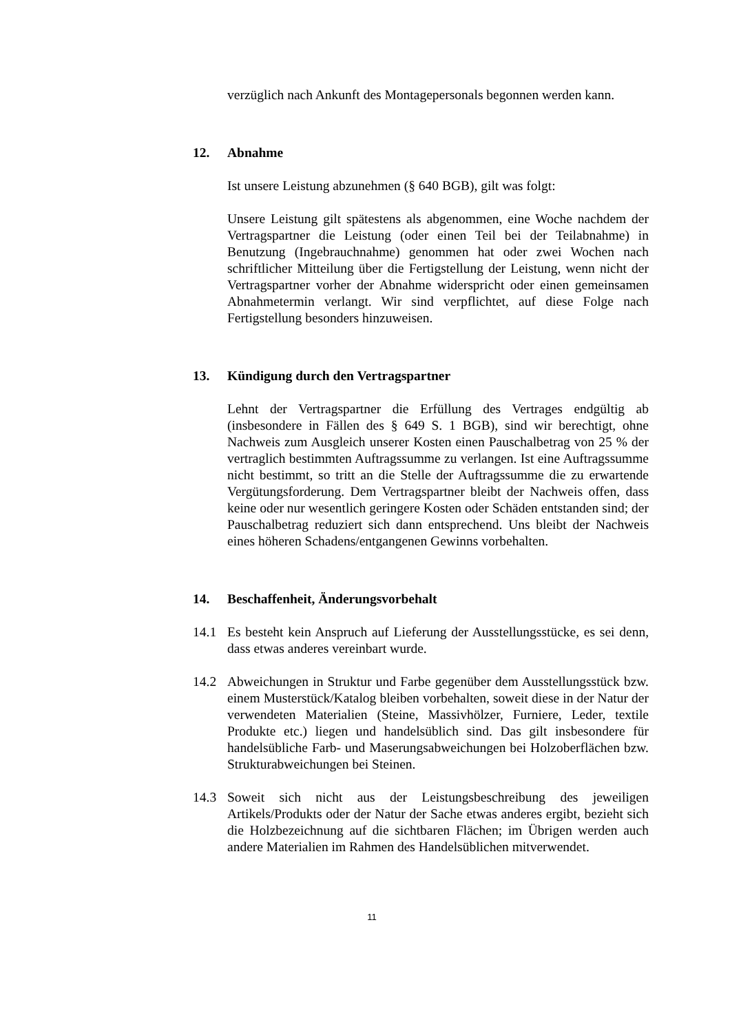verzüglich nach Ankunft des Montagepersonals begonnen werden kann.
12. Abnahme
Ist unsere Leistung abzunehmen (§ 640 BGB), gilt was folgt:
Unsere Leistung gilt spätestens als abgenommen, eine Woche nachdem der Vertragspartner die Leistung (oder einen Teil bei der Teilabnahme) in Benutzung (Ingebrauchnahme) genommen hat oder zwei Wochen nach schriftlicher Mitteilung über die Fertigstellung der Leistung, wenn nicht der Vertragspartner vorher der Abnahme widerspricht oder einen gemeinsamen Abnahmetermin verlangt. Wir sind verpflichtet, auf diese Folge nach Fertigstellung besonders hinzuweisen.
13. Kündigung durch den Vertragspartner
Lehnt der Vertragspartner die Erfüllung des Vertrages endgültig ab (insbesondere in Fällen des § 649 S. 1 BGB), sind wir berechtigt, ohne Nachweis zum Ausgleich unserer Kosten einen Pauschalbetrag von 25 % der vertraglich bestimmten Auftragssumme zu verlangen. Ist eine Auftragssumme nicht bestimmt, so tritt an die Stelle der Auftragssumme die zu erwartende Vergütungsforderung. Dem Vertragspartner bleibt der Nachweis offen, dass keine oder nur wesentlich geringere Kosten oder Schäden entstanden sind; der Pauschalbetrag reduziert sich dann entsprechend. Uns bleibt der Nachweis eines höheren Schadens/entgangenen Gewinns vorbehalten.
14. Beschaffenheit, Änderungsvorbehalt
14.1 Es besteht kein Anspruch auf Lieferung der Ausstellungsstücke, es sei denn, dass etwas anderes vereinbart wurde.
14.2 Abweichungen in Struktur und Farbe gegenüber dem Ausstellungsstück bzw. einem Musterstück/Katalog bleiben vorbehalten, soweit diese in der Natur der verwendeten Materialien (Steine, Massivhölzer, Furniere, Leder, textile Produkte etc.) liegen und handelsüblich sind. Das gilt insbesondere für handelsübliche Farb- und Maserungsabweichungen bei Holzoberflächen bzw. Strukturabweichungen bei Steinen.
14.3 Soweit sich nicht aus der Leistungsbeschreibung des jeweiligen Artikels/Produkts oder der Natur der Sache etwas anderes ergibt, bezieht sich die Holzbezeichnung auf die sichtbaren Flächen; im Übrigen werden auch andere Materialien im Rahmen des Handelsüblichen mitverwendet.
11